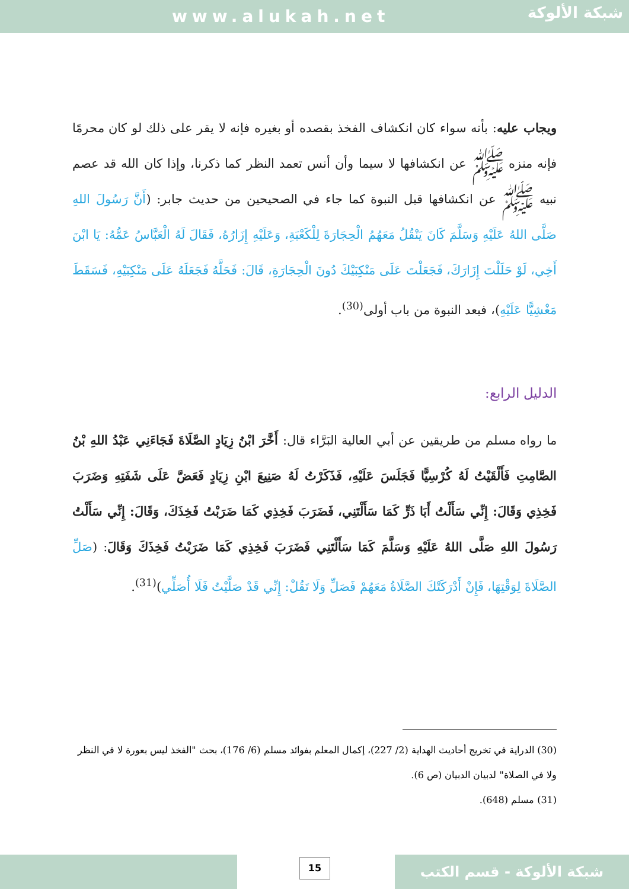www.alukah.net
شبكة الألوكة
ويجاب عليه: بأنه سواء كان انكشاف الفخذ بقصده أو بغيره فإنه لا يقر على ذلك لو كان محرمًا فإنه منزه ﷺ عن انكشافها لا سيما وأن أنس تعمد النظر كما ذكرنا، وإذا كان الله قد عصم نبيه ﷺ عن انكشافها قبل النبوة كما جاء في الصحيحين من حديث جابر: (أَنَّ رَسُولَ اللهِ صَلَّى اللهُ عَلَيْهِ وَسَلَّمَ كَانَ يَنْقُلُ مَعَهُمُ الْحِجَارَةَ لِلْكَعْبَةِ، وَعَلَيْهِ إِزَارُهُ، فَقَالَ لَهُ الْعَبَّاسُ عَمُّهُ: يَا ابْنَ أَخِي، لَوْ حَلَلْتَ إِزَارَكَ، فَجَعَلْتَ عَلَى مَنْكِبَيْكَ دُونَ الْحِجَارَةِ، قَالَ: فَحَلَّهُ فَجَعَلَهُ عَلَى مَنْكِبَيْهِ، فَسَقَطَ مَغْشِيًّا عَلَيْهِ)، فبعد النبوة من باب أولى<sup>(30)</sup>.
الدليل الرابع:
ما رواه مسلم من طريقين عن أبي العالية البَرَّاء قال: أَخَّرَ ابْنُ زِيَادٍ الصَّلَاةَ فَجَاءَنِي عَبْدُ اللهِ بْنُ الصَّامِتِ فَأَلْقَيْتُ لَهُ كُرْسِيًّا فَجَلَسَ عَلَيْهِ، فَذَكَرْتُ لَهُ صَنِيعَ ابْنِ زِيَادٍ فَعَضَّ عَلَى شَفَتِهِ وَضَرَبَ فَخِذِي وَقَالَ: إِنِّي سَأَلْتُ أَبَا ذَرٍّ كَمَا سَأَلْتَنِي، فَضَرَبَ فَخِذِي كَمَا ضَرَبْتُ فَخِذَكَ، وَقَالَ: إِنِّي سَأَلْتُ رَسُولَ اللهِ صَلَّى اللهُ عَلَيْهِ وَسَلَّمَ كَمَا سَأَلْتَنِي فَضَرَبَ فَخِذِي كَمَا ضَرَبْتُ فَخِذَكَ وَقَالَ: (صَلِّ الصَّلَاةَ لِوَقْتِهَا، فَإِنْ أَدْرَكَتْكَ الصَّلَاةُ مَعَهُمْ فَصَلِّ وَلَا تَقُلْ: إِنِّي قَدْ صَلَّيْتُ فَلَا أُصَلِّي)<sup>(31)</sup>.
(30) الدراية في تخريج أحاديث الهداية (2/ 227)، إكمال المعلم بفوائد مسلم (6/ 176)، بحث "الفخذ ليس بعورة لا في النظر ولا في الصلاة" لدبيان الدبيان (ص 6).
(31) مسلم (648).
15 شبكة الألوكة - قسم الكتب